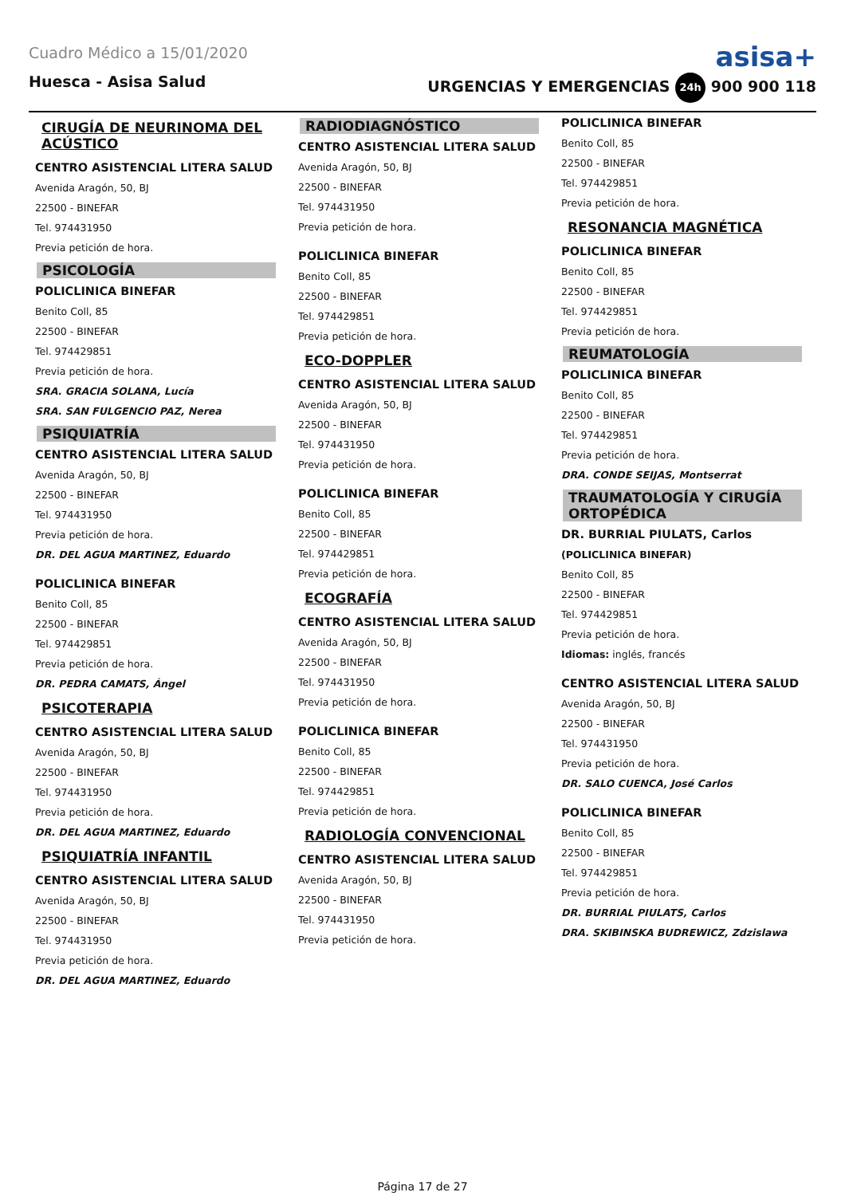Cuadro Médico a 15/01/2020
asisa+
Huesca - Asisa Salud URGENCIAS Y EMERGENCIAS 24h 900 900 118
CIRUGÍA DE NEURINOMA DEL ACÚSTICO
CENTRO ASISTENCIAL LITERA SALUD
Avenida Aragón, 50, BJ
22500 - BINEFAR
Tel. 974431950
Previa petición de hora.
PSICOLOGÍA
POLICLINICA BINEFAR
Benito Coll, 85
22500 - BINEFAR
Tel. 974429851
Previa petición de hora.
SRA. GRACIA SOLANA, Lucía
SRA. SAN FULGENCIO PAZ, Nerea
PSIQUIATRÍA
CENTRO ASISTENCIAL LITERA SALUD
Avenida Aragón, 50, BJ
22500 - BINEFAR
Tel. 974431950
Previa petición de hora.
DR. DEL AGUA MARTINEZ, Eduardo
POLICLINICA BINEFAR
Benito Coll, 85
22500 - BINEFAR
Tel. 974429851
Previa petición de hora.
DR. PEDRA CAMATS, Ángel
PSICOTERAPIA
CENTRO ASISTENCIAL LITERA SALUD
Avenida Aragón, 50, BJ
22500 - BINEFAR
Tel. 974431950
Previa petición de hora.
DR. DEL AGUA MARTINEZ, Eduardo
PSIQUIATRÍA INFANTIL
CENTRO ASISTENCIAL LITERA SALUD
Avenida Aragón, 50, BJ
22500 - BINEFAR
Tel. 974431950
Previa petición de hora.
DR. DEL AGUA MARTINEZ, Eduardo
RADIODIAGNÓSTICO
CENTRO ASISTENCIAL LITERA SALUD
Avenida Aragón, 50, BJ
22500 - BINEFAR
Tel. 974431950
Previa petición de hora.
POLICLINICA BINEFAR
Benito Coll, 85
22500 - BINEFAR
Tel. 974429851
Previa petición de hora.
ECO-DOPPLER
CENTRO ASISTENCIAL LITERA SALUD
Avenida Aragón, 50, BJ
22500 - BINEFAR
Tel. 974431950
Previa petición de hora.
POLICLINICA BINEFAR
Benito Coll, 85
22500 - BINEFAR
Tel. 974429851
Previa petición de hora.
ECOGRAFÍA
CENTRO ASISTENCIAL LITERA SALUD
Avenida Aragón, 50, BJ
22500 - BINEFAR
Tel. 974431950
Previa petición de hora.
POLICLINICA BINEFAR
Benito Coll, 85
22500 - BINEFAR
Tel. 974429851
Previa petición de hora.
RADIOLOGÍA CONVENCIONAL
CENTRO ASISTENCIAL LITERA SALUD
Avenida Aragón, 50, BJ
22500 - BINEFAR
Tel. 974431950
Previa petición de hora.
POLICLINICA BINEFAR
Benito Coll, 85
22500 - BINEFAR
Tel. 974429851
Previa petición de hora.
RESONANCIA MAGNÉTICA
POLICLINICA BINEFAR
Benito Coll, 85
22500 - BINEFAR
Tel. 974429851
Previa petición de hora.
REUMATOLOGÍA
POLICLINICA BINEFAR
Benito Coll, 85
22500 - BINEFAR
Tel. 974429851
Previa petición de hora.
DRA. CONDE SEIJAS, Montserrat
TRAUMATOLOGÍA Y CIRUGÍA ORTOPÉDICA
DR. BURRIAL PIULATS, Carlos
(POLICLINICA BINEFAR)
Benito Coll, 85
22500 - BINEFAR
Tel. 974429851
Previa petición de hora.
Idiomas: inglés, francés
CENTRO ASISTENCIAL LITERA SALUD
Avenida Aragón, 50, BJ
22500 - BINEFAR
Tel. 974431950
Previa petición de hora.
DR. SALO CUENCA, José Carlos
POLICLINICA BINEFAR
Benito Coll, 85
22500 - BINEFAR
Tel. 974429851
Previa petición de hora.
DR. BURRIAL PIULATS, Carlos
DRA. SKIBINSKA BUDREWICZ, Zdzislawa
Página 17 de 27